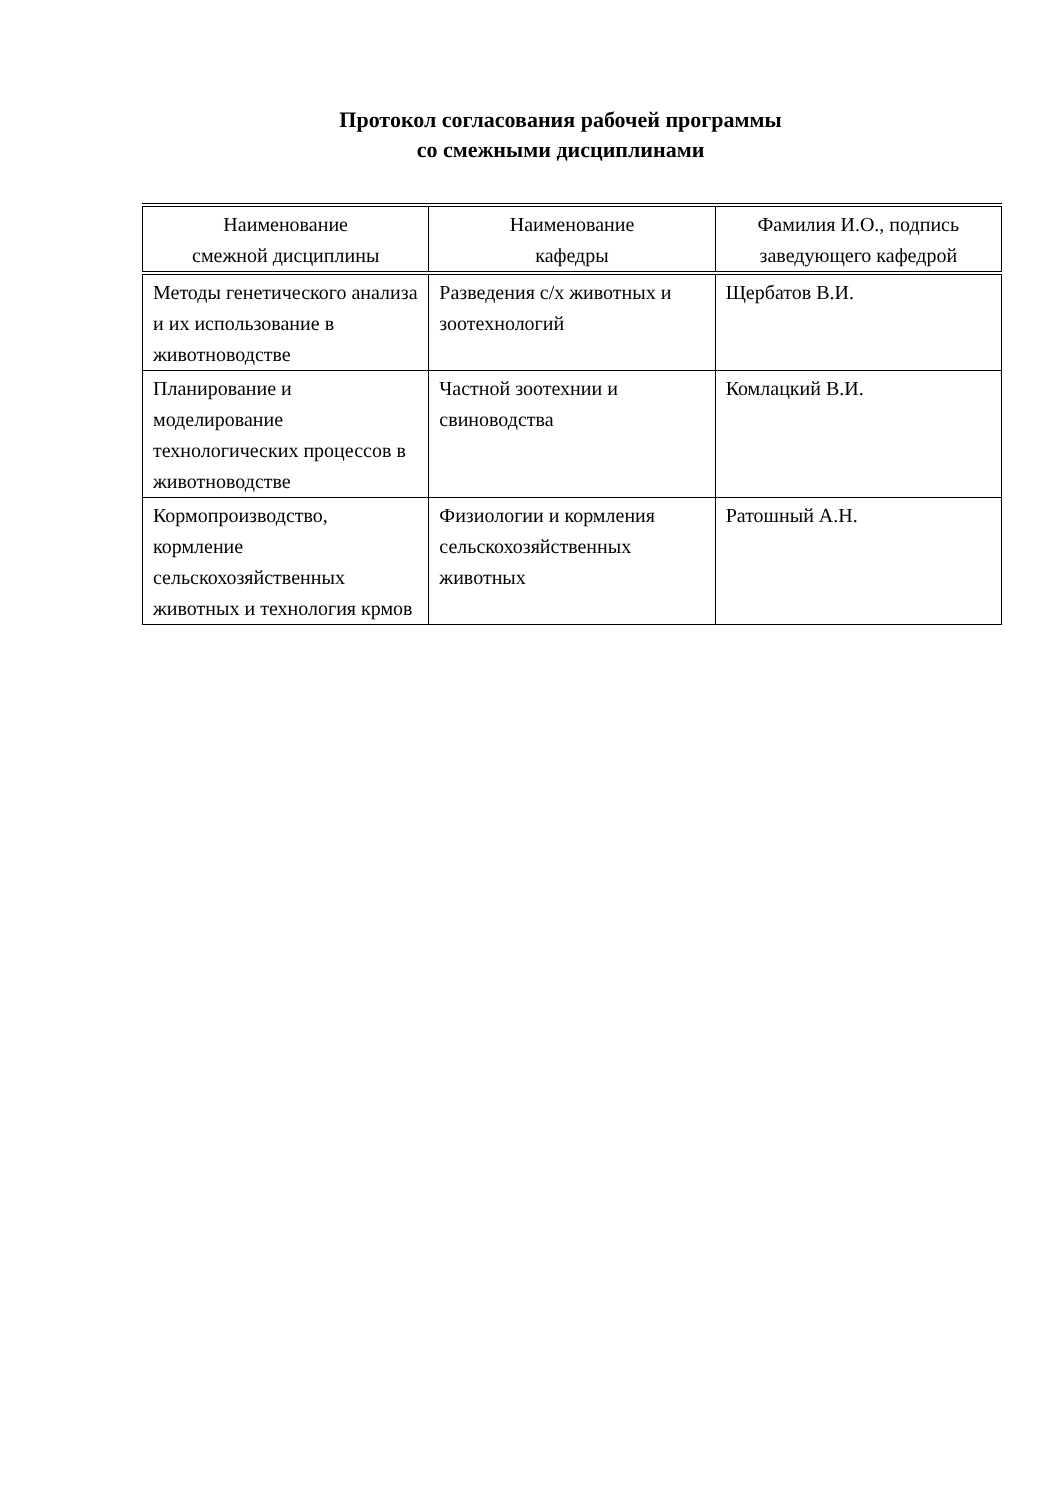Протокол согласования рабочей программы
со смежными дисциплинами
| Наименование смежной дисциплины | Наименование кафедры | Фамилия И.О., подпись заведующего кафедрой |
| --- | --- | --- |
| Методы генетического анализа и их использование в животноводстве | Разведения с/х животных и зоотехнологий | Щербатов В.И. |
| Планирование и моделирование технологических процессов в животноводстве | Частной зоотехнии и свиноводства | Комлацкий В.И. |
| Кормопроизводство, кормление сельскохозяйственных животных и технология крмов | Физиологии и кормления сельскохозяйственных животных | Ратошный А.Н. |